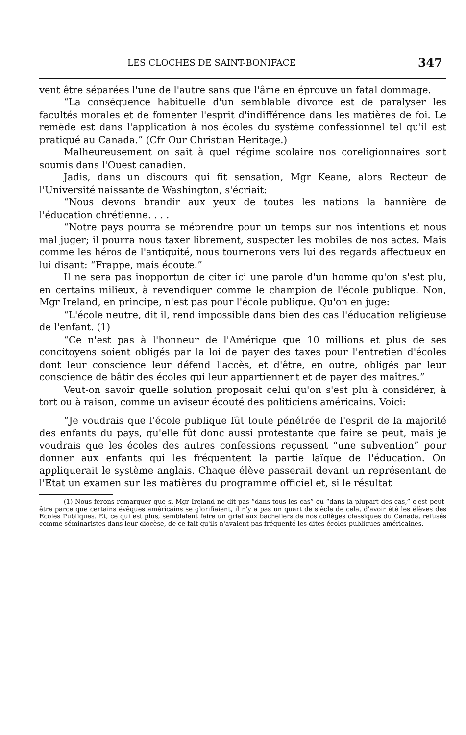LES CLOCHES DE SAINT-BONIFACE 347
vent être séparées l'une de l'autre sans que l'âme en éprouve un fatal dommage.
“La conséquence habituelle d'un semblable divorce est de paralyser les facultés morales et de fomenter l'esprit d'indifférence dans les matières de foi. Le remède est dans l'application à nos écoles du système confessionnel tel qu'il est pratiqué au Canada.” (Cfr Our Christian Heritage.)
Malheureusement on sait à quel régime scolaire nos coreligionnaires sont soumis dans l'Ouest canadien.
Jadis, dans un discours qui fit sensation, Mgr Keane, alors Recteur de l'Université naissante de Washington, s'écriait:
“Nous devons brandir aux yeux de toutes les nations la bannière de l'éducation chrétienne. . . .
“Notre pays pourra se méprendre pour un temps sur nos intentions et nous mal juger; il pourra nous taxer librement, suspecter les mobiles de nos actes. Mais comme les héros de l'antiquité, nous tournerons vers lui des regards affectueux en lui disant: “Frappe, mais écoute.”
Il ne sera pas inopportun de citer ici une parole d'un homme qu'on s'est plu, en certains milieux, à revendiquer comme le champion de l'école publique. Non, Mgr Ireland, en principe, n'est pas pour l'école publique. Qu'on en juge:
“L'école neutre, dit il, rend impossible dans bien des cas l'éducation religieuse de l'enfant. (1)
“Ce n'est pas à l'honneur de l'Amérique que 10 millions et plus de ses concitoyens soient obligés par la loi de payer des taxes pour l'entretien d'écoles dont leur conscience leur défend l'accès, et d'être, en outre, obligés par leur conscience de bâtir des écoles qui leur appartiennent et de payer des maîtres.”
Veut-on savoir quelle solution proposait celui qu'on s'est plu à considérer, à tort ou à raison, comme un aviseur écouté des politiciens américains. Voici:
“Je voudrais que l'école publique fût toute pénétrée de l'esprit de la majorité des enfants du pays, qu'elle fût donc aussi protestante que faire se peut, mais je voudrais que les écoles des autres confessions reçussent “une subvention” pour donner aux enfants qui les fréquentent la partie laïque de l'éducation. On appliquerait le système anglais. Chaque élève passerait devant un représentant de l'Etat un examen sur les matières du programme officiel et, si le résultat
(1) Nous ferons remarquer que si Mgr Ireland ne dit pas “dans tous les cas” ou “dans la plupart des cas,” c'est peut-être parce que certains évêques américains se glorifiaient, il n'y a pas un quart de siècle de cela, d'avoir été les élèves des Ecoles Publiques. Et, ce qui est plus, semblaient faire un grief aux bacheliers de nos collèges classiques du Canada, refusés comme séminaristes dans leur diocèse, de ce fait qu'ils n'avaient pas fréquenté les dites écoles publiques américaines.